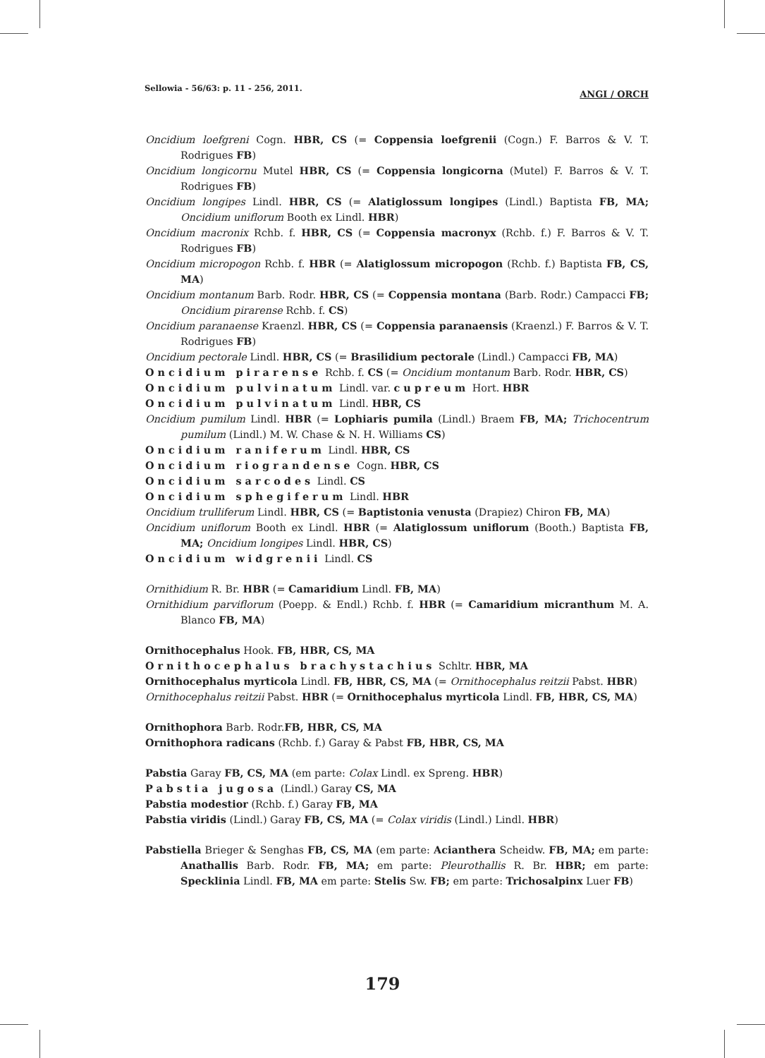Sellowia - 56/63: p. 11 - 256, 2011. ANGI / ORCH
Oncidium loefgreni Cogn. HBR, CS (= Coppensia loefgrenii (Cogn.) F. Barros & V. T. Rodrigues FB)
Oncidium longicornu Mutel HBR, CS (= Coppensia longicorna (Mutel) F. Barros & V. T. Rodrigues FB)
Oncidium longipes Lindl. HBR, CS (= Alatiglossum longipes (Lindl.) Baptista FB, MA; Oncidium uniflorum Booth ex Lindl. HBR)
Oncidium macronix Rchb. f. HBR, CS (= Coppensia macronyx (Rchb. f.) F. Barros & V. T. Rodrigues FB)
Oncidium micropogon Rchb. f. HBR (= Alatiglossum micropogon (Rchb. f.) Baptista FB, CS, MA)
Oncidium montanum Barb. Rodr. HBR, CS (= Coppensia montana (Barb. Rodr.) Campacci FB; Oncidium pirarense Rchb. f. CS)
Oncidium paranaense Kraenzl. HBR, CS (= Coppensia paranaensis (Kraenzl.) F. Barros & V. T. Rodrigues FB)
Oncidium pectorale Lindl. HBR, CS (= Brasilidium pectorale (Lindl.) Campacci FB, MA)
Oncidium pirarense Rchb. f. CS (= Oncidium montanum Barb. Rodr. HBR, CS)
Oncidium pulvinatum Lindl. var. cupreum Hort. HBR
Oncidium pulvinatum Lindl. HBR, CS
Oncidium pumilum Lindl. HBR (= Lophiaris pumila (Lindl.) Braem FB, MA; Trichocentrum pumilum (Lindl.) M. W. Chase & N. H. Williams CS)
Oncidium raniferum Lindl. HBR, CS
Oncidium riograndense Cogn. HBR, CS
Oncidium sarcodes Lindl. CS
Oncidium sphegiferum Lindl. HBR
Oncidium trulliferum Lindl. HBR, CS (= Baptistonia venusta (Drapiez) Chiron FB, MA)
Oncidium uniflorum Booth ex Lindl. HBR (= Alatiglossum uniflorum (Booth.) Baptista FB, MA; Oncidium longipes Lindl. HBR, CS)
Oncidium widgrenii Lindl. CS
Ornithidium R. Br. HBR (= Camaridium Lindl. FB, MA)
Ornithidium parviflorum (Poepp. & Endl.) Rchb. f. HBR (= Camaridium micranthum M. A. Blanco FB, MA)
Ornithocephalus Hook. FB, HBR, CS, MA
Ornithocephalus brachystachius Schltr. HBR, MA
Ornithocephalus myrticola Lindl. FB, HBR, CS, MA (= Ornithocephalus reitzii Pabst. HBR)
Ornithocephalus reitzii Pabst. HBR (= Ornithocephalus myrticola Lindl. FB, HBR, CS, MA)
Ornithophora Barb. Rodr.FB, HBR, CS, MA
Ornithophora radicans (Rchb. f.) Garay & Pabst FB, HBR, CS, MA
Pabstia Garay FB, CS, MA (em parte: Colax Lindl. ex Spreng. HBR)
Pabstia jugosa (Lindl.) Garay CS, MA
Pabstia modestior (Rchb. f.) Garay FB, MA
Pabstia viridis (Lindl.) Garay FB, CS, MA (= Colax viridis (Lindl.) Lindl. HBR)
Pabstiella Brieger & Senghas FB, CS, MA (em parte: Acianthera Scheidw. FB, MA; em parte: Anathallis Barb. Rodr. FB, MA; em parte: Pleurothallis R. Br. HBR; em parte: Specklinia Lindl. FB, MA em parte: Stelis Sw. FB; em parte: Trichosalpinx Luer FB)
179